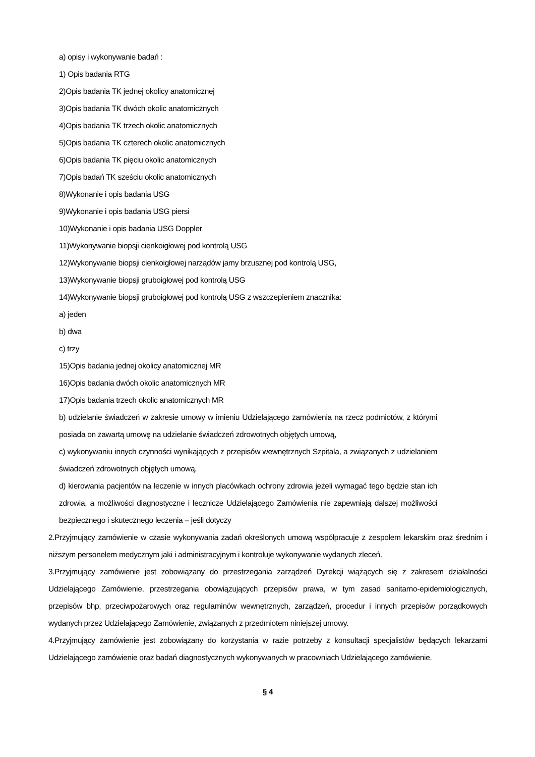a) opisy i wykonywanie badań :
1) Opis badania RTG
2)Opis badania TK jednej okolicy anatomicznej
3)Opis badania TK dwóch okolic anatomicznych
4)Opis badania TK trzech okolic anatomicznych
5)Opis badania TK czterech okolic anatomicznych
6)Opis badania TK pięciu okolic anatomicznych
7)Opis badań TK sześciu okolic anatomicznych
8)Wykonanie i opis badania USG
9)Wykonanie i opis badania USG piersi
10)Wykonanie i opis badania USG Doppler
11)Wykonywanie biopsji cienkoigłowej pod kontrolą USG
12)Wykonywanie biopsji cienkoigłowej narządów jamy brzusznej pod kontrolą USG,
13)Wykonywanie biopsji gruboigłowej pod kontrolą USG
14)Wykonywanie biopsji gruboigłowej pod kontrolą USG z wszczepieniem znacznika:
a) jeden
b) dwa
c) trzy
15)Opis badania jednej okolicy anatomicznej MR
16)Opis badania dwóch okolic anatomicznych MR
17)Opis badania trzech okolic anatomicznych MR
b) udzielanie świadczeń w zakresie umowy w imieniu Udzielającego zamówienia na rzecz podmiotów, z którymi posiada on zawartą umowę na udzielanie świadczeń zdrowotnych objętych umową,
c) wykonywaniu innych czynności wynikających z przepisów wewnętrznych Szpitala, a związanych z udzielaniem świadczeń zdrowotnych objętych umową,
d) kierowania pacjentów na leczenie w innych placówkach ochrony zdrowia jeżeli wymagać tego będzie stan ich zdrowia, a możliwości diagnostyczne i lecznicze Udzielającego Zamówienia nie zapewniają dalszej możliwości bezpiecznego i skutecznego leczenia – jeśli dotyczy
2.Przyjmujący zamówienie w czasie wykonywania zadań określonych umową współpracuje z zespołem lekarskim oraz średnim i niższym personelem medycznym jaki i administracyjnym i kontroluje wykonywanie wydanych zleceń.
3.Przyjmujący zamówienie jest zobowiązany do przestrzegania zarządzeń Dyrekcji wiążących się z zakresem działalności Udzielającego Zamówienie, przestrzegania obowiązujących przepisów prawa, w tym zasad sanitarno-epidemiologicznych, przepisów bhp, przeciwpożarowych oraz regulaminów wewnętrznych, zarządzeń, procedur i innych przepisów porządkowych wydanych przez Udzielającego Zamówienie, związanych z przedmiotem niniejszej umowy.
4.Przyjmujący zamówienie jest zobowiązany do korzystania w razie potrzeby z konsultacji specjalistów będących lekarzami Udzielającego zamówienie oraz badań diagnostycznych wykonywanych w pracowniach Udzielającego zamówienie.
§ 4